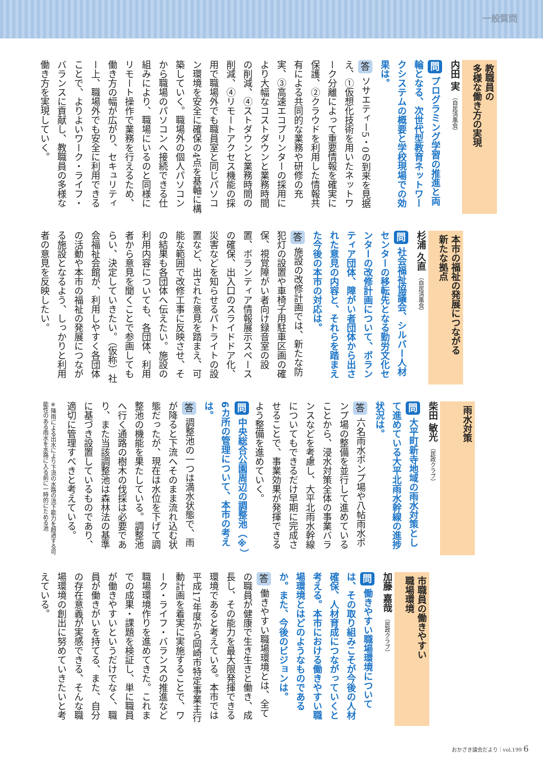一般質問
教職員の
多様な働き方の実現
内田 実 （自民清風会）
問 プログラミング学習の推進と両輪となる、次世代型教育ネットワークシステムの概要と学校現場での効果は。
答 ソサエティー5・0の到来を見据え、①仮想化技術を用いたネットワーク分離によって重要情報を確実に保護、②クラウドを利用した情報共有による共同的な業務や研修の充実、③高速エコプリンターの採用により大幅なコストダウンと業務時間の削減、④ストダウンと業務時間の削減、④リモートアクセス機能の採用で職場外でも職員室と同じパソコン環境を安全に確保の4点を基軸に構築していく。職場外の個人パソコンから職場のパソコンへ接続できる仕組みにより、職場にいるのと同様にリモート操作で業務を行えるため、働き方の幅が広がり、セキュリティー上、職場外でも安全に利用できることで、よりよいワーク・ライフ・バランスに貢献し、教職員の多様な働き方を実現していく。
本市の福祉の発展につながる
新たな拠点
杉浦 久直 （自民清風会）
問 社会福祉協議会、シルバー人材センターの移転先となる勤労文化センターの改修計画について、ボランティア団体、障がい者団体から出された意見の内容と、それらを踏まえた今後の本市の対応は。
答 施設の改修計画では、新たな防犯灯の設置や車椅子用駐車区画の確保、視覚障がい者向け録音室の設置、ボランティア情報展示スペースの確保、出入口のスライドドア化、災害などを知らせるパトライトの設置など、出された意見を踏まえ、可能な範囲で改修工事に反映させ、その結果も各団体へ伝えたい。施設の利用内容についても、各団体、利用者から意見を聞くことで参画してもらい、決定していきたい。（仮称）社会福祉会館が、利用しやすく各団体の活動や本市の福祉の発展につながる施設となるよう、しっかりと利用者の意見を反映したい。
雨水対策
柴田 敏光 （民政クラブ）
問 大平町新寺地域の雨水対策として進めている大平北雨水幹線の進捗状況は。
答 六名雨水ポンプ場や八帖雨水ポンプ場の整備を並行して進めていることから、浸水対策全体の事業バランスなどを考慮し、大平北雨水幹線についてもできるだけ早期に完成させることで、事業効果が発揮できるよう整備を進めていく。
問 中央総合公園周辺の調整池（※）6カ所の管理について、本市の考えは。
答 調整池の一つは満水状態で、雨が降ると下流へそのまま流れ込む状態だったが、現在は水位を下げて調整池の機能を果たしている。調整池へ行く通路の樹木の伐採は必要であり、また当該調整池は森林法の基準に基づき設置しているものであり、適切に管理すべきと考えている。
※降雨による出水により下流の水路の流下能力を超過する可能性のある雨水を水路に入る前に一時的にためる池
市職員の働きやすい
職場環境
加藤 嘉哉 （民政クラブ）
問 働きやすい職場環境については、その取り組みこそが今後の人材確保、人材育成につながっていくと考える。本市における働きやすい職場環境とはどのようなものであるか。また、今後のビジョンは。
答 働きやすい職場環境とは、全ての職員が健康で生き生きと働き、成長し、その能力を最大限発揮できる環境であると考えている。本市では平成17年度から岡崎市特定事業主行動計画を着実に実施することで、ワーク・ライフ・バランスの推進など職場環境作りを進めてきた。これまでの成果・課題を検証し、単に職員が働きやすいというだけでなく、職員が働きがいを持てる、また、自分の存在意義が実感できる、そんな職場環境の創出に努めていきたいと考えている。
おかざき議会だより｜vol.199 6